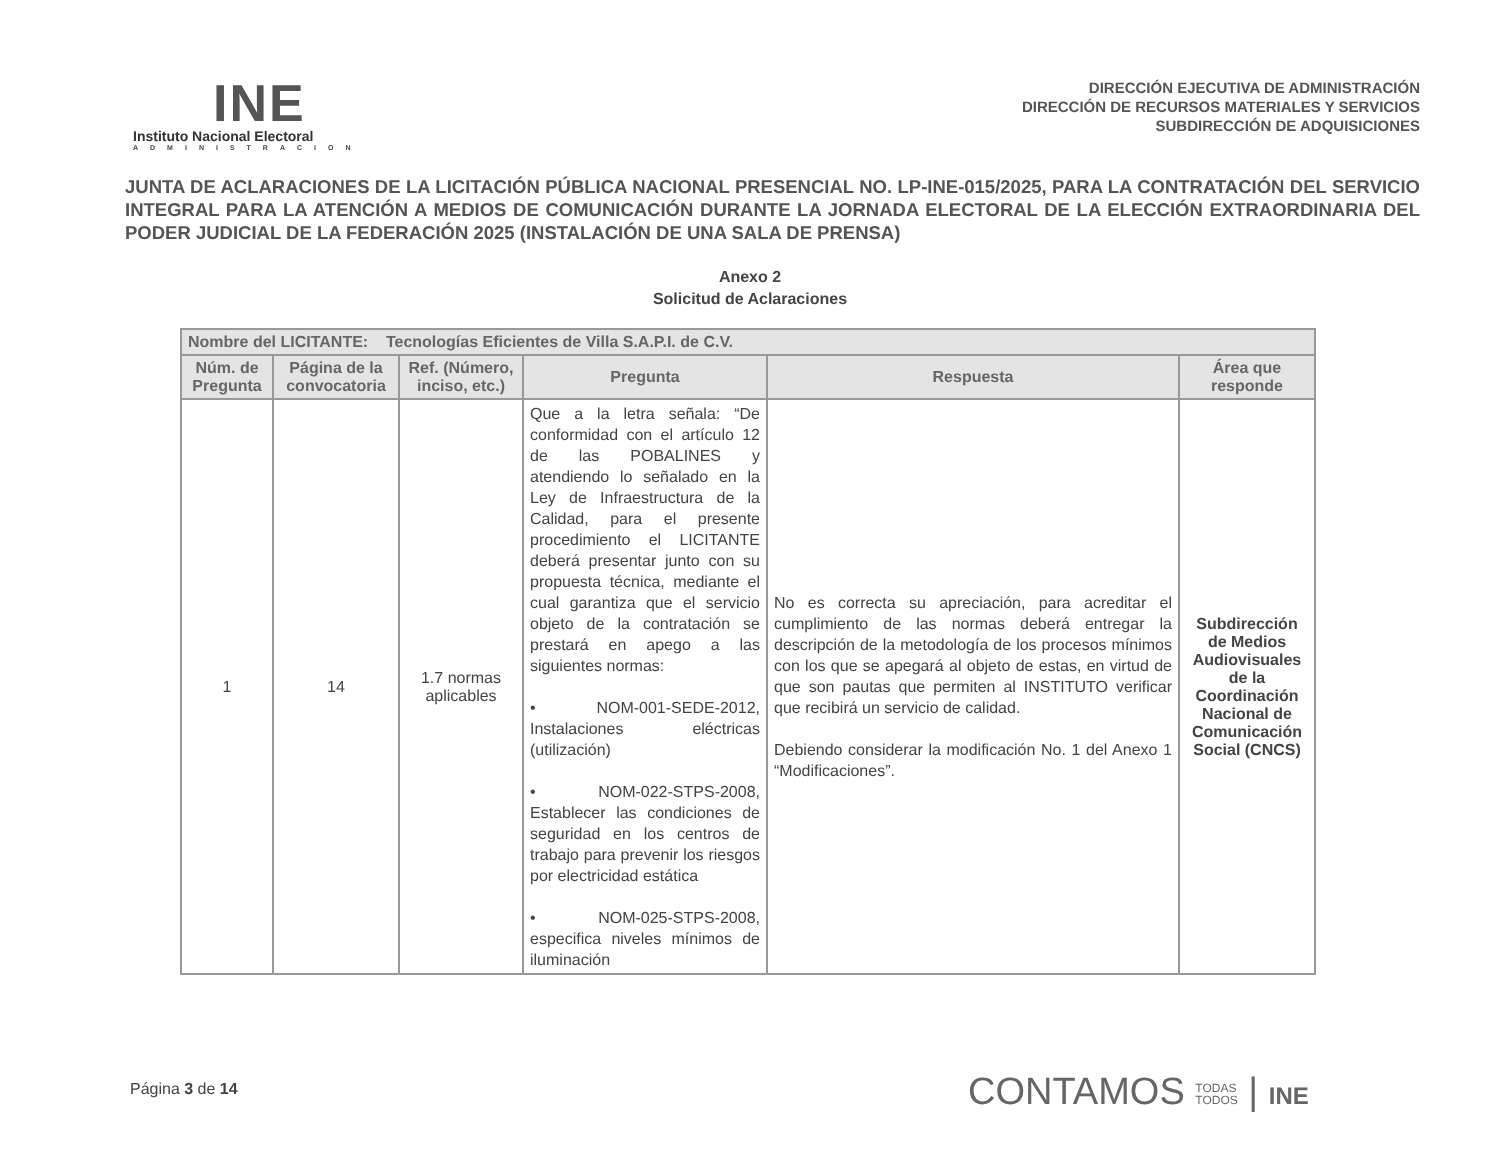INE
Instituto Nacional Electoral
ADMINISTRACION
DIRECCIÓN EJECUTIVA DE ADMINISTRACIÓN
DIRECCIÓN DE RECURSOS MATERIALES Y SERVICIOS
SUBDIRECCIÓN DE ADQUISICIONES
JUNTA DE ACLARACIONES DE LA LICITACIÓN PÚBLICA NACIONAL PRESENCIAL NO. LP-INE-015/2025, PARA LA CONTRATACIÓN DEL SERVICIO INTEGRAL PARA LA ATENCIÓN A MEDIOS DE COMUNICACIÓN DURANTE LA JORNADA ELECTORAL DE LA ELECCIÓN EXTRAORDINARIA DEL PODER JUDICIAL DE LA FEDERACIÓN 2025 (INSTALACIÓN DE UNA SALA DE PRENSA)
Anexo 2
Solicitud de Aclaraciones
| Nombre del LICITANTE: Tecnologías Eficientes de Villa S.A.P.I. de C.V. | | | | | |
| --- | --- | --- | --- | --- | --- |
| Núm. de Pregunta | Página de la convocatoria | Ref. (Número, inciso, etc.) | Pregunta | Respuesta | Área que responde |
| 1 | 14 | 1.7 normas aplicables | Que a la letra señala: “De conformidad con el artículo 12 de las POBALINES y atendiendo lo señalado en la Ley de Infraestructura de la Calidad, para el presente procedimiento el LICITANTE deberá presentar junto con su propuesta técnica, mediante el cual garantiza que el servicio objeto de la contratación se prestará en apego a las siguientes normas: • NOM-001-SEDE-2012, Instalaciones eléctricas (utilización) • NOM-022-STPS-2008, Establecer las condiciones de seguridad en los centros de trabajo para prevenir los riesgos por electricidad estática • NOM-025-STPS-2008, especifica niveles mínimos de iluminación | No es correcta su apreciación, para acreditar el cumplimiento de las normas deberá entregar la descripción de la metodología de los procesos mínimos con los que se apegará al objeto de estas, en virtud de que son pautas que permiten al INSTITUTO verificar que recibirá un servicio de calidad. Debiendo considerar la modificación No. 1 del Anexo 1 “Modificaciones”. | Subdirección de Medios Audiovisuales de la Coordinación Nacional de Comunicación Social (CNCS) |
Página 3 de 14
CONTAMOS TODAS
TODOS | INE